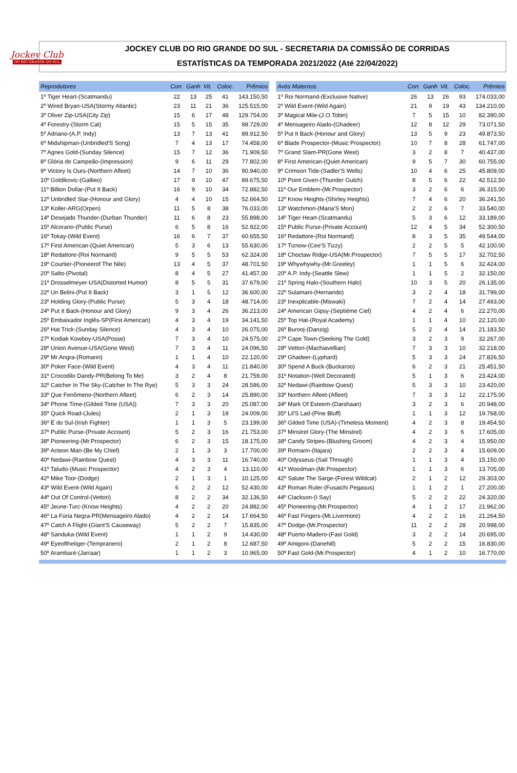Jockey Club
DO RIO GRANDE DO SUL
JOCKEY CLUB DO RIO GRANDE DO SUL - SECRETARIA DA COMISSÃO DE CORRIDAS
ESTATÍSTICAS DA TEMPORADA 2021/2022 (Até 22/04/2022)
| Reprodutores | Corr. | Ganh | Vit. | Coloc. | Prêmios |
| --- | --- | --- | --- | --- | --- |
| 1º Tiger Heart-(Scatmandu) | 22 | 13 | 25 | 41 | 143.150,50 |
| 2º Wired Bryan-USA(Stormy Atlantic) | 23 | 11 | 21 | 36 | 125.515,00 |
| 3º Oliver Zip-USA(City Zip) | 15 | 6 | 17 | 48 | 129.754,00 |
| 4º Forestry-(Storm Cat) | 15 | 5 | 15 | 35 | 98.729,00 |
| 5º Adriano-(A.P. Indy) | 13 | 7 | 13 | 41 | 89.912,50 |
| 6º Midshipman-(Unbridled'S Song) | 7 | 4 | 13 | 17 | 74.458,00 |
| 7º Agnes Gold-(Sunday Silence) | 15 | 7 | 12 | 36 | 71.909,50 |
| 8º Glória de Campeão-(Impression) | 9 | 6 | 11 | 29 | 77.802,00 |
| 9º Victory Is Ours-(Northern Afleet) | 14 | 7 | 10 | 36 | 90.940,00 |
| 10º Goldikovic-(Galileo) | 17 | 9 | 10 | 47 | 89.675,50 |
| 11º Billion Dollar-(Put It Back) | 16 | 9 | 10 | 34 | 72.882,50 |
| 12º Unbridled Star-(Honour and Glory) | 4 | 4 | 10 | 15 | 52.664,50 |
| 13º Koller-ARG(Orpen) | 11 | 5 | 8 | 38 | 76.033,00 |
| 14º Desejado Thunder-(Durban Thunder) | 11 | 6 | 8 | 23 | 55.898,00 |
| 15º Alcorano-(Public Purse) | 6 | 5 | 8 | 16 | 52.922,00 |
| 16º Tokay-(Wild Event) | 16 | 6 | 7 | 37 | 60.655,50 |
| 17º First American-(Quiet American) | 5 | 3 | 6 | 13 | 55.630,00 |
| 18º Redattore-(Roi Normand) | 9 | 5 | 5 | 53 | 62.324,00 |
| 19º Courtier-(Pioneerof The Nile) | 13 | 4 | 5 | 37 | 48.701,50 |
| 20º Salto-(Pivotal) | 8 | 4 | 5 | 27 | 41.457,00 |
| 21º Drosselmeyer-USA(Distorted Humor) | 8 | 5 | 5 | 31 | 37.679,00 |
| 22º Un Belini-(Put It Back) | 3 | 1 | 5 | 12 | 36.600,00 |
| 23º Holding Glory-(Public Purse) | 5 | 3 | 4 | 18 | 48.714,00 |
| 24º Put It Back-(Honour and Glory) | 9 | 3 | 4 | 26 | 36.213,00 |
| 25º Embaixador Inglês-SP(First American) | 4 | 3 | 4 | 19 | 34.141,50 |
| 26º Hat Trick-(Sunday Silence) | 4 | 3 | 4 | 10 | 26.075,00 |
| 27º Kodiak Kowboy-USA(Posse) | 7 | 3 | 4 | 10 | 24.575,00 |
| 28º Union Avenue-USA(Gone West) | 7 | 3 | 4 | 11 | 24.096,50 |
| 29º Mr.Angra-(Romarin) | 1 | 1 | 4 | 10 | 22.120,00 |
| 30º Poker Face-(Wild Event) | 4 | 3 | 4 | 11 | 21.840,00 |
| 31º Crocodilo Dandy-PR(Belong To Me) | 3 | 2 | 4 | 8 | 21.759,00 |
| 32º Catcher In The Sky-(Catcher In The Rye) | 5 | 3 | 3 | 24 | 28.586,00 |
| 33º Que Fenômeno-(Northern Afleet) | 6 | 2 | 3 | 14 | 25.890,00 |
| 34º Phone Time-(Gilded Time (USA)) | 7 | 3 | 3 | 20 | 25.087,00 |
| 35º Quick Road-(Jules) | 2 | 1 | 3 | 19 | 24.009,00 |
| 36º É do Sul-(Irish Fighter) | 1 | 1 | 3 | 5 | 23.199,00 |
| 37º Public Purse-(Private Account) | 5 | 2 | 3 | 16 | 21.753,00 |
| 38º Pioneering-(Mr.Prospector) | 6 | 2 | 3 | 15 | 18.175,00 |
| 39º Acteon Man-(Be My Chief) | 2 | 1 | 3 | 3 | 17.700,00 |
| 40º Nedawi-(Rainbow Quest) | 4 | 3 | 3 | 11 | 16.740,00 |
| 41º Taludo-(Music Prospector) | 4 | 2 | 3 | 4 | 13.110,00 |
| 42º Mike Toor-(Dodge) | 2 | 1 | 3 | 1 | 10.125,00 |
| 43º Wild Event-(Wild Again) | 6 | 2 | 2 | 12 | 52.430,00 |
| 44º Out Of Control-(Vettori) | 8 | 2 | 2 | 34 | 32.136,50 |
| 45º Jeune-Turc-(Know Heights) | 4 | 2 | 2 | 20 | 24.882,00 |
| 46º La Fúria Negra-PR(Mensageiro Alado) | 4 | 2 | 2 | 14 | 17.664,50 |
| 47º Catch A Flight-(Giant'S Causeway) | 5 | 2 | 2 | 7 | 15.835,00 |
| 48º Sanduka-(Wild Event) | 1 | 1 | 2 | 9 | 14.430,00 |
| 49º Eyeofthetiger-(Tempranero) | 2 | 1 | 2 | 8 | 12.687,50 |
| 50º Arambaré-(Jarraar) | 1 | 1 | 2 | 3 | 10.965,00 |
| Avós Maternos | Corr. | Ganh | Vit. | Coloc. | Prêmios |
| --- | --- | --- | --- | --- | --- |
| 1º Roi Normand-(Exclusive Native) | 26 | 13 | 26 | 93 | 174.033,00 |
| 2º Wild Event-(Wild Again) | 21 | 9 | 19 | 43 | 134.210,00 |
| 3º Magical Mile-(J.O.Tobin) | 7 | 5 | 15 | 10 | 82.390,00 |
| 4º Mensageiro Alado-(Ghadeer) | 12 | 8 | 12 | 29 | 73.071,50 |
| 5º Put It Back-(Honour and Glory) | 13 | 5 | 9 | 23 | 49.873,50 |
| 6º Blade Prospector-(Music Prospector) | 10 | 7 | 8 | 28 | 61.747,00 |
| 7º Grand Slam-PR(Gone West) | 3 | 2 | 8 | 7 | 40.437,00 |
| 8º First American-(Quiet American) | 9 | 5 | 7 | 30 | 60.755,00 |
| 9º Crimson Tide-(Sadler'S Wells) | 10 | 4 | 6 | 25 | 45.809,00 |
| 10º Point Given-(Thunder Gulch) | 8 | 5 | 6 | 22 | 42.512,50 |
| 11º Our Emblem-(Mr.Prospector) | 3 | 2 | 6 | 6 | 36.315,00 |
| 12º Know Heights-(Shirley Heights) | 7 | 4 | 6 | 20 | 36.241,50 |
| 13º Watchmon-(Maria'S Mon) | 2 | 2 | 6 | 7 | 33.540,00 |
| 14º Tiger Heart-(Scatmandu) | 5 | 3 | 6 | 12 | 33.189,00 |
| 15º Public Purse-(Private Account) | 12 | 4 | 5 | 34 | 52.300,50 |
| 16º Redattore-(Roi Normand) | 8 | 3 | 5 | 35 | 49.544,00 |
| 17º Tiznow-(Cee'S Tizzy) | 2 | 2 | 5 | 5 | 42.100,00 |
| 18º Choctaw Ridge-USA(Mr.Prospector) | 7 | 5 | 5 | 17 | 32.702,50 |
| 19º Whywhywhy-(Mr.Greeley) | 1 | 1 | 5 | 6 | 32.424,00 |
| 20º A.P. Indy-(Seattle Slew) | 1 | 1 | 5 | 2 | 32.150,00 |
| 21º Spring Halo-(Southern Halo) | 10 | 3 | 5 | 20 | 26.135,00 |
| 22º Sulamani-(Hernando) | 3 | 2 | 4 | 18 | 31.799,00 |
| 23º Inexplicable-(Miswaki) | 7 | 2 | 4 | 14 | 27.493,00 |
| 24º American Gipsy-(Septième Ciel) | 4 | 2 | 4 | 6 | 22.270,00 |
| 25º Top Hat-(Royal Academy) | 1 | 1 | 4 | 10 | 22.120,00 |
| 26º Burooj-(Danzig) | 5 | 2 | 4 | 14 | 21.183,50 |
| 27º Cape Town-(Seeking The Gold) | 3 | 2 | 3 | 9 | 32.267,00 |
| 28º Vettori-(Machiavellian) | 7 | 3 | 3 | 10 | 32.218,00 |
| 29º Ghadeer-(Lyphard) | 5 | 3 | 3 | 24 | 27.826,50 |
| 30º Spend A Buck-(Buckaroo) | 6 | 2 | 3 | 21 | 25.451,50 |
| 31º Notation-(Well Decorated) | 5 | 1 | 3 | 6 | 23.424,00 |
| 32º Nedawi-(Rainbow Quest) | 5 | 3 | 3 | 10 | 23.420,00 |
| 33º Northern Afleet-(Afleet) | 7 | 3 | 3 | 12 | 22.175,00 |
| 34º Mark Of Esteem-(Darshaan) | 3 | 2 | 3 | 6 | 20.948,00 |
| 35º Lil'S Lad-(Pine Bluff) | 1 | 1 | 3 | 12 | 19.768,00 |
| 36º Gilded Time (USA)-(Timeless Moment) | 4 | 2 | 3 | 8 | 19.454,50 |
| 37º Minstrel Glory-(The Minstrel) | 4 | 2 | 3 | 6 | 17.605,00 |
| 38º Candy Stripes-(Blushing Groom) | 4 | 2 | 3 | 4 | 15.950,00 |
| 39º Romarin-(Itajara) | 2 | 2 | 3 | 4 | 15.609,00 |
| 40º Odysseus-(Sail Through) | 1 | 1 | 3 | 4 | 15.150,00 |
| 41º Woodman-(Mr.Prospector) | 1 | 1 | 3 | 6 | 13.705,00 |
| 42º Salute The Sarge-(Forest Wildcat) | 2 | 1 | 2 | 12 | 29.303,00 |
| 43º Roman Ruler-(Fusaichi Pegasus) | 1 | 1 | 2 | 1 | 27.200,00 |
| 44º Clackson-(I Say) | 5 | 2 | 2 | 22 | 24.320,00 |
| 45º Pioneering-(Mr.Prospector) | 4 | 1 | 2 | 17 | 21.962,00 |
| 46º Fast Fingers-(Mt.Livermore) | 4 | 2 | 2 | 16 | 21.264,50 |
| 47º Dodge-(Mr.Prospector) | 11 | 2 | 2 | 28 | 20.998,00 |
| 48º Puerto-Madero-(Fast Gold) | 3 | 2 | 2 | 14 | 20.695,00 |
| 49º Amigoni-(Danehill) | 5 | 2 | 2 | 15 | 16.830,00 |
| 50º Fast Gold-(Mr.Prospector) | 4 | 1 | 2 | 10 | 16.770,00 |